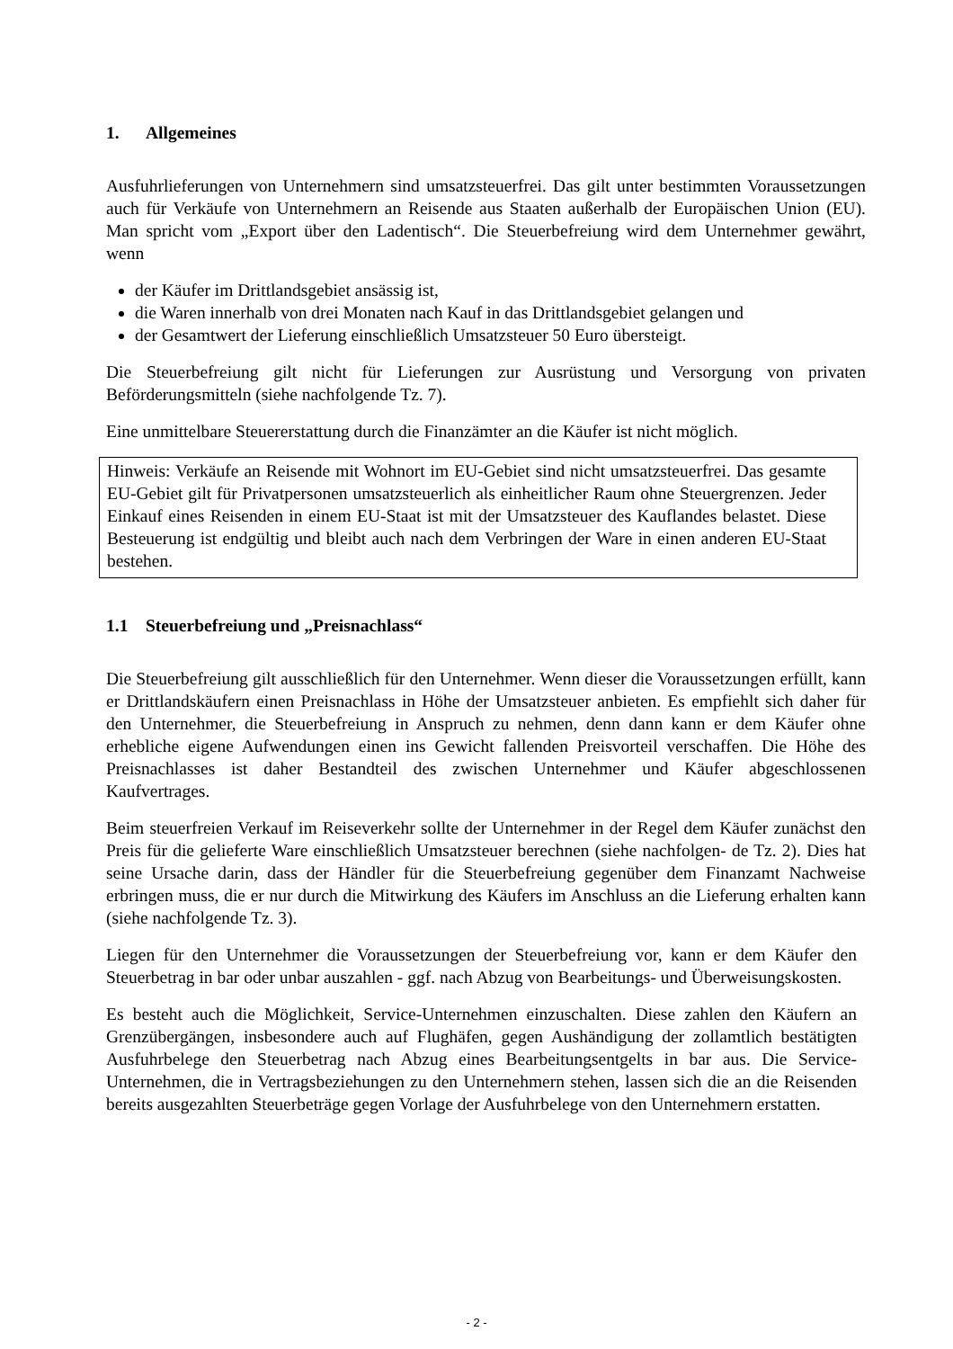1. Allgemeines
Ausfuhrlieferungen von Unternehmern sind umsatzsteuerfrei. Das gilt unter bestimmten Voraussetzungen auch für Verkäufe von Unternehmern an Reisende aus Staaten außerhalb der Europäischen Union (EU). Man spricht vom „Export über den Ladentisch“. Die Steuerbefreiung wird dem Unternehmer gewährt, wenn
der Käufer im Drittlandsgebiet ansässig ist,
die Waren innerhalb von drei Monaten nach Kauf in das Drittlandsgebiet gelangen und
der Gesamtwert der Lieferung einschließlich Umsatzsteuer 50 Euro übersteigt.
Die Steuerbefreiung gilt nicht für Lieferungen zur Ausrüstung und Versorgung von privaten Beförderungsmitteln (siehe nachfolgende Tz. 7).
Eine unmittelbare Steuererstattung durch die Finanzämter an die Käufer ist nicht möglich.
Hinweis: Verkäufe an Reisende mit Wohnort im EU-Gebiet sind nicht umsatzsteuerfrei. Das gesamte EU-Gebiet gilt für Privatpersonen umsatzsteuerlich als einheitlicher Raum ohne Steuergrenzen. Jeder Einkauf eines Reisenden in einem EU-Staat ist mit der Umsatzsteuer des Kauflandes belastet. Diese Besteuerung ist endgültig und bleibt auch nach dem Verbringen der Ware in einen anderen EU-Staat bestehen.
1.1 Steuerbefreiung und „Preisnachlass“
Die Steuerbefreiung gilt ausschließlich für den Unternehmer. Wenn dieser die Voraussetzungen erfüllt, kann er Drittlandskäufern einen Preisnachlass in Höhe der Umsatzsteuer anbieten. Es empfiehlt sich daher für den Unternehmer, die Steuerbefreiung in Anspruch zu nehmen, denn dann kann er dem Käufer ohne erhebliche eigene Aufwendungen einen ins Gewicht fallenden Preisvorteil verschaffen. Die Höhe des Preisnachlasses ist daher Bestandteil des zwischen Unternehmer und Käufer abgeschlossenen Kaufvertrages.
Beim steuerfreien Verkauf im Reiseverkehr sollte der Unternehmer in der Regel dem Käufer zunächst den Preis für die gelieferte Ware einschließlich Umsatzsteuer berechnen (siehe nachfolgen- de Tz. 2). Dies hat seine Ursache darin, dass der Händler für die Steuerbefreiung gegenüber dem Finanzamt Nachweise erbringen muss, die er nur durch die Mitwirkung des Käufers im Anschluss an die Lieferung erhalten kann (siehe nachfolgende Tz. 3).
Liegen für den Unternehmer die Voraussetzungen der Steuerbefreiung vor, kann er dem Käufer den Steuerbetrag in bar oder unbar auszahlen - ggf. nach Abzug von Bearbeitungs- und Überweisungskosten.
Es besteht auch die Möglichkeit, Service-Unternehmen einzuschalten. Diese zahlen den Käufern an Grenzübergängen, insbesondere auch auf Flughäfen, gegen Aushändigung der zollamtlich bestätigten Ausfuhrbelege den Steuerbetrag nach Abzug eines Bearbeitungsentgelts in bar aus. Die Service-Unternehmen, die in Vertragsbeziehungen zu den Unternehmern stehen, lassen sich die an die Reisenden bereits ausgezahlten Steuerbeträge gegen Vorlage der Ausfuhrbelege von den Unternehmern erstatten.
- 2 -